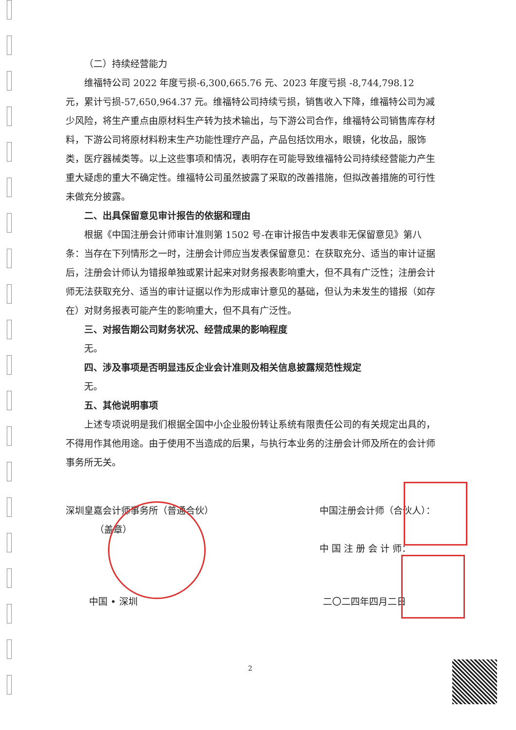（二）持续经营能力
维福特公司 2022 年度亏损-6,300,665.76 元、2023 年度亏损 -8,744,798.12 元，累计亏损-57,650,964.37 元。维福特公司持续亏损，销售收入下降，维福特公司为减少风险，将生产重点由原材料生产转为技术输出，与下游公司合作，维福特公司销售库存材料，下游公司将原材料粉末生产功能性理疗产品，产品包括饮用水，眼镜，化妆品，服饰类，医疗器械类等。以上这些事项和情况，表明存在可能导致维福特公司持续经营能力产生重大疑虑的重大不确定性。维福特公司虽然披露了采取的改善措施，但拟改善措施的可行性未做充分披露。
二、出具保留意见审计报告的依据和理由
根据《中国注册会计师审计准则第 1502 号-在审计报告中发表非无保留意见》第八条：当存在下列情形之一时，注册会计师应当发表保留意见：在获取充分、适当的审计证据后，注册会计师认为错报单独或累计起来对财务报表影响重大，但不具有广泛性；注册会计师无法获取充分、适当的审计证据以作为形成审计意见的基础，但认为未发生的错报（如存在）对财务报表可能产生的影响重大，但不具有广泛性。
三、对报告期公司财务状况、经营成果的影响程度
无。
四、涉及事项是否明显违反企业会计准则及相关信息披露规范性规定
无。
五、其他说明事项
上述专项说明是我们根据全国中小企业股份转让系统有限责任公司的有关规定出具的，不得用作其他用途。由于使用不当造成的后果，与执行本业务的注册会计师及所在的会计师事务所无关。
深圳皇嘉会计师事务所（普通合伙）
（盖章）
中国注册会计师（合伙人）：
中 国 注 册 会 计 师：
中国 • 深圳 二〇二四年四月二日
2